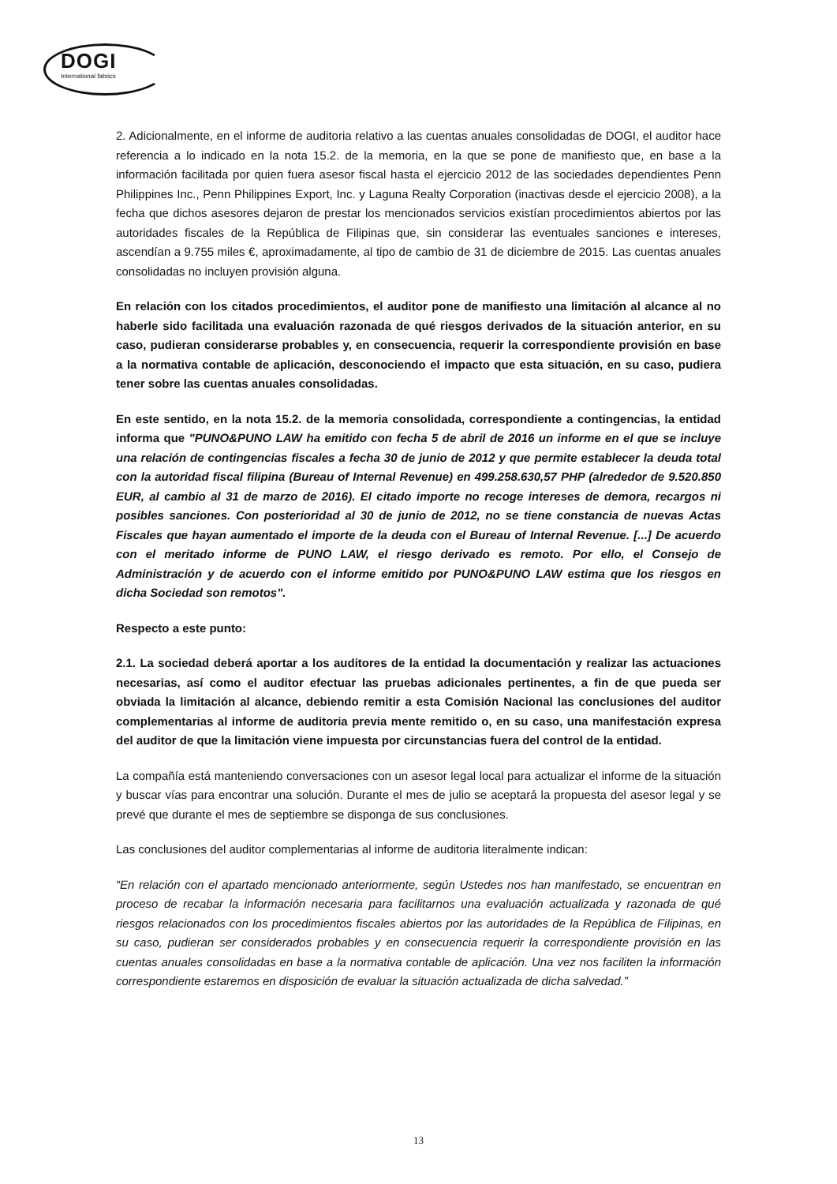DOGI
International fabrics
2. Adicionalmente, en el informe de auditoria relativo a las cuentas anuales consolidadas de DOGI, el auditor hace referencia a lo indicado en la nota 15.2. de la memoria, en la que se pone de manifiesto que, en base a la información facilitada por quien fuera asesor fiscal hasta el ejercicio 2012 de las sociedades dependientes Penn Philippines Inc., Penn Philippines Export, Inc. y Laguna Realty Corporation (inactivas desde el ejercicio 2008), a la fecha que dichos asesores dejaron de prestar los mencionados servicios existían procedimientos abiertos por las autoridades fiscales de la República de Filipinas que, sin considerar las eventuales sanciones e intereses, ascendían a 9.755 miles €, aproximadamente, al tipo de cambio de 31 de diciembre de 2015. Las cuentas anuales consolidadas no incluyen provisión alguna.
En relación con los citados procedimientos, el auditor pone de manifiesto una limitación al alcance al no haberle sido facilitada una evaluación razonada de qué riesgos derivados de la situación anterior, en su caso, pudieran considerarse probables y, en consecuencia, requerir la correspondiente provisión en base a la normativa contable de aplicación, desconociendo el impacto que esta situación, en su caso, pudiera tener sobre las cuentas anuales consolidadas.
En este sentido, en la nota 15.2. de la memoria consolidada, correspondiente a contingencias, la entidad informa que "PUNO&PUNO LAW ha emitido con fecha 5 de abril de 2016 un informe en el que se incluye una relación de contingencias fiscales a fecha 30 de junio de 2012 y que permite establecer la deuda total con la autoridad fiscal filipina (Bureau of Internal Revenue) en 499.258.630,57 PHP (alrededor de 9.520.850 EUR, al cambio al 31 de marzo de 2016). El citado importe no recoge intereses de demora, recargos ni posibles sanciones. Con posterioridad al 30 de junio de 2012, no se tiene constancia de nuevas Actas Fiscales que hayan aumentado el importe de la deuda con el Bureau of Internal Revenue. [...] De acuerdo con el meritado informe de PUNO LAW, el riesgo derivado es remoto. Por ello, el Consejo de Administración y de acuerdo con el informe emitido por PUNO&PUNO LAW estima que los riesgos en dicha Sociedad son remotos".
Respecto a este punto:
2.1. La sociedad deberá aportar a los auditores de la entidad la documentación y realizar las actuaciones necesarias, así como el auditor efectuar las pruebas adicionales pertinentes, a fin de que pueda ser obviada la limitación al alcance, debiendo remitir a esta Comisión Nacional las conclusiones del auditor complementarias al informe de auditoria previa mente remitido o, en su caso, una manifestación expresa del auditor de que la limitación viene impuesta por circunstancias fuera del control de la entidad.
La compañía está manteniendo conversaciones con un asesor legal local para actualizar el informe de la situación y buscar vías para encontrar una solución. Durante el mes de julio se aceptará la propuesta del asesor legal y se prevé que durante el mes de septiembre se disponga de sus conclusiones.
Las conclusiones del auditor complementarias al informe de auditoria literalmente indican:
“En relación con el apartado mencionado anteriormente, según Ustedes nos han manifestado, se encuentran en proceso de recabar la información necesaria para facilitarnos una evaluación actualizada y razonada de qué riesgos relacionados con los procedimientos fiscales abiertos por las autoridades de la República de Filipinas, en su caso, pudieran ser considerados probables y en consecuencia requerir la correspondiente provisión en las cuentas anuales consolidadas en base a la normativa contable de aplicación. Una vez nos faciliten la información correspondiente estaremos en disposición de evaluar la situación actualizada de dicha salvedad.”
13